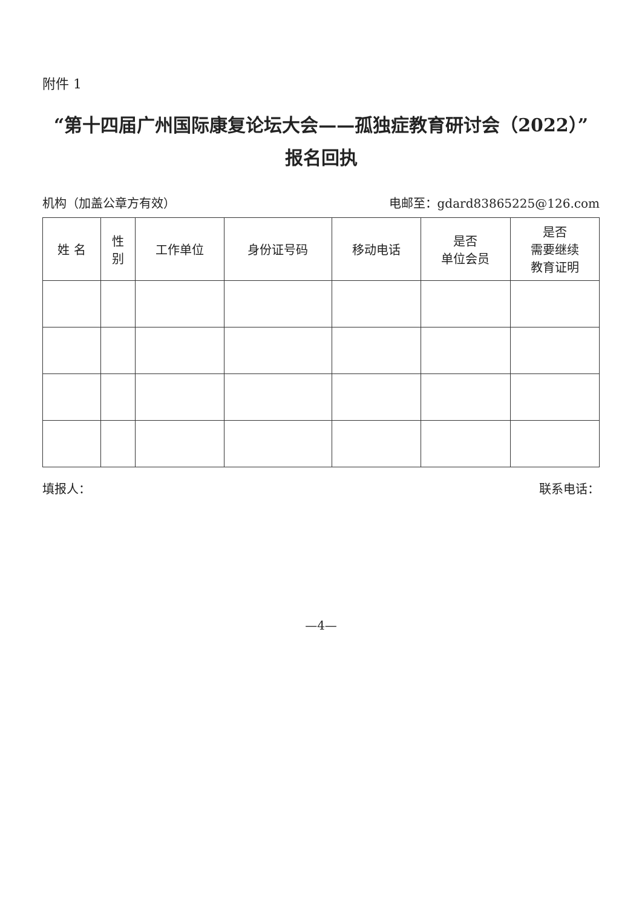附件 1
“第十四届广州国际康复论坛大会——孤独症教育研讨会（2022）”
报名回执
机构（加盖公章方有效） 电邮至：gdard83865225@126.com
| 姓 名 | 性 别 | 工作单位 | 身份证号码 | 移动电话 | 是否 单位会员 | 是否 需要继续 教育证明 |
| --- | --- | --- | --- | --- | --- | --- |
填报人： 联系电话：
—4—